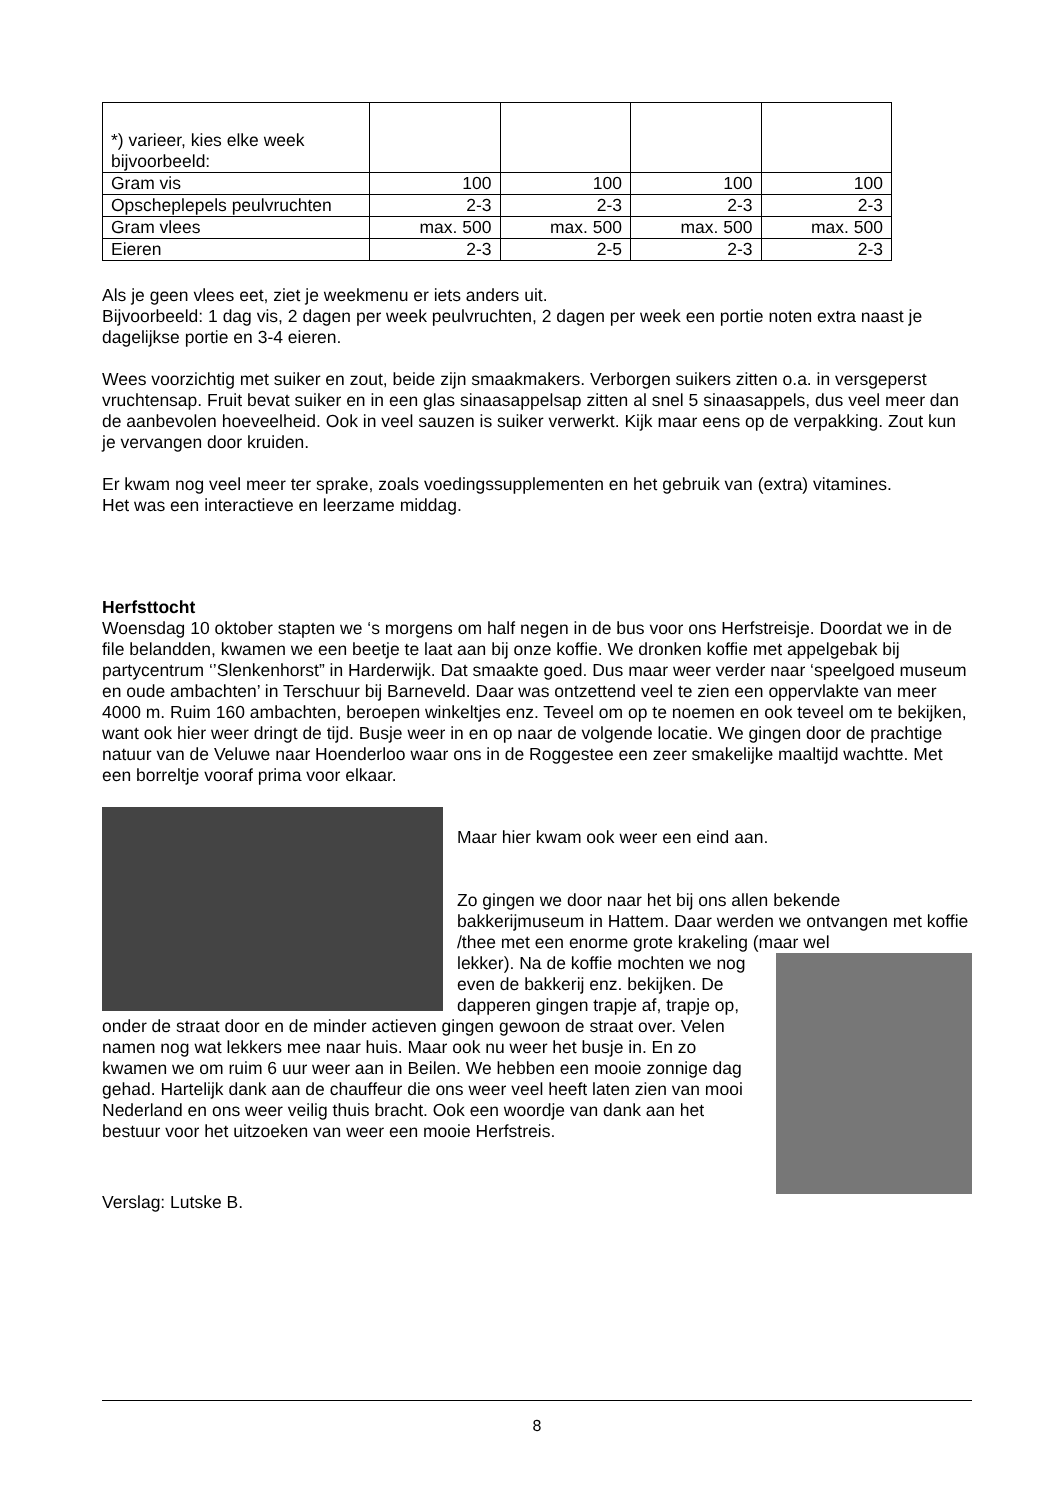| *) varieer, kies elke week bijvoorbeeld: | | | | |
| Gram vis | 100 | 100 | 100 | 100 |
| Opscheplepels peulvruchten | 2-3 | 2-3 | 2-3 | 2-3 |
| Gram vlees | max. 500 | max. 500 | max. 500 | max. 500 |
| Eieren | 2-3 | 2-5 | 2-3 | 2-3 |
Als je geen vlees eet, ziet je weekmenu er iets anders uit.
Bijvoorbeeld: 1 dag vis, 2 dagen per week peulvruchten, 2 dagen per week een portie noten extra naast je dagelijkse portie en 3-4 eieren.
Wees voorzichtig met suiker en zout, beide zijn smaakmakers. Verborgen suikers zitten o.a. in versgeperst vruchtensap. Fruit bevat suiker en in een glas sinaasappelsap zitten al snel 5 sinaasappels, dus veel meer dan de aanbevolen hoeveelheid. Ook in veel sauzen is suiker verwerkt. Kijk maar eens op de verpakking. Zout kun je vervangen door kruiden.
Er kwam nog veel meer ter sprake, zoals voedingssupplementen en het gebruik van (extra) vitamines.
Het was een interactieve en leerzame middag.
Herfsttocht
Woensdag 10 oktober stapten we ‘s morgens om half negen in de bus voor ons Herfstreisje. Doordat we in de file belandden, kwamen we een beetje te laat aan bij onze koffie. We dronken koffie met appelgebak bij partycentrum ‘’Slenkenhorst” in Harderwijk. Dat smaakte goed. Dus maar weer verder naar ‘speelgoed museum en oude ambachten’ in Terschuur bij Barneveld. Daar was ontzettend veel te zien een oppervlakte van meer 4000 m. Ruim 160 ambachten, beroepen winkeltjes enz. Teveel om op te noemen en ook teveel om te bekijken, want ook hier weer dringt de tijd. Busje weer in en op naar de volgende locatie. We gingen door de prachtige natuur van de Veluwe naar Hoenderloo waar ons in de Roggestee een zeer smakelijke maaltijd wachtte. Met een borreltje vooraf prima voor elkaar.
Maar hier kwam ook weer een eind aan.
Zo gingen we door naar het bij ons allen bekende bakkerijmuseum in Hattem. Daar werden we ontvangen met koffie /thee met een enorme grote krakeling (maar wel
lekker). Na de koffie mochten we nog even de bakkerij enz. bekijken. De dapperen gingen trapje af, trapje op, onder de straat door en de minder actieven gingen gewoon de straat over. Velen namen nog wat lekkers mee naar huis. Maar ook nu weer het busje in. En zo kwamen we om ruim 6 uur weer aan in Beilen. We hebben een mooie zonnige dag gehad. Hartelijk dank aan de chauffeur die ons weer veel heeft laten zien van mooi Nederland en ons weer veilig thuis bracht. Ook een woordje van dank aan het bestuur voor het uitzoeken van weer een mooie Herfstreis.
Verslag: Lutske B.
8